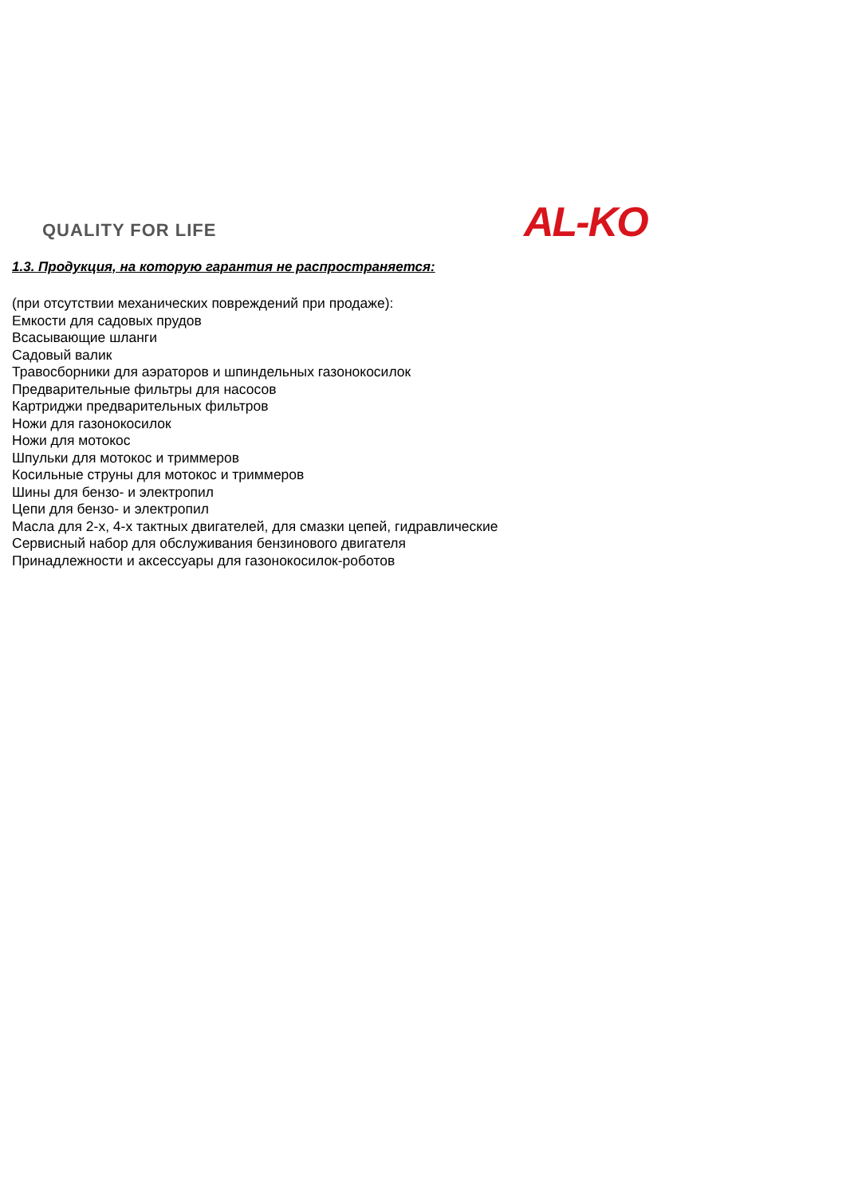QUALITY FOR LIFE AL-KO
1.3. Продукция, на которую гарантия не распространяется:
(при отсутствии механических повреждений при продаже):
Емкости для садовых прудов
Всасывающие шланги
Садовый валик
Травосборники для аэраторов и шпиндельных газонокосилок
Предварительные фильтры для насосов
Картриджи предварительных фильтров
Ножи для газонокосилок
Ножи для мотокос
Шпульки для мотокос и триммеров
Косильные струны для мотокос и триммеров
Шины для бензо- и электропил
Цепи для бензо- и электропил
Масла для 2-х, 4-х тактных двигателей, для смазки цепей, гидравлические
Сервисный набор для обслуживания бензинового двигателя
Принадлежности и аксессуары для газонокосилок-роботов